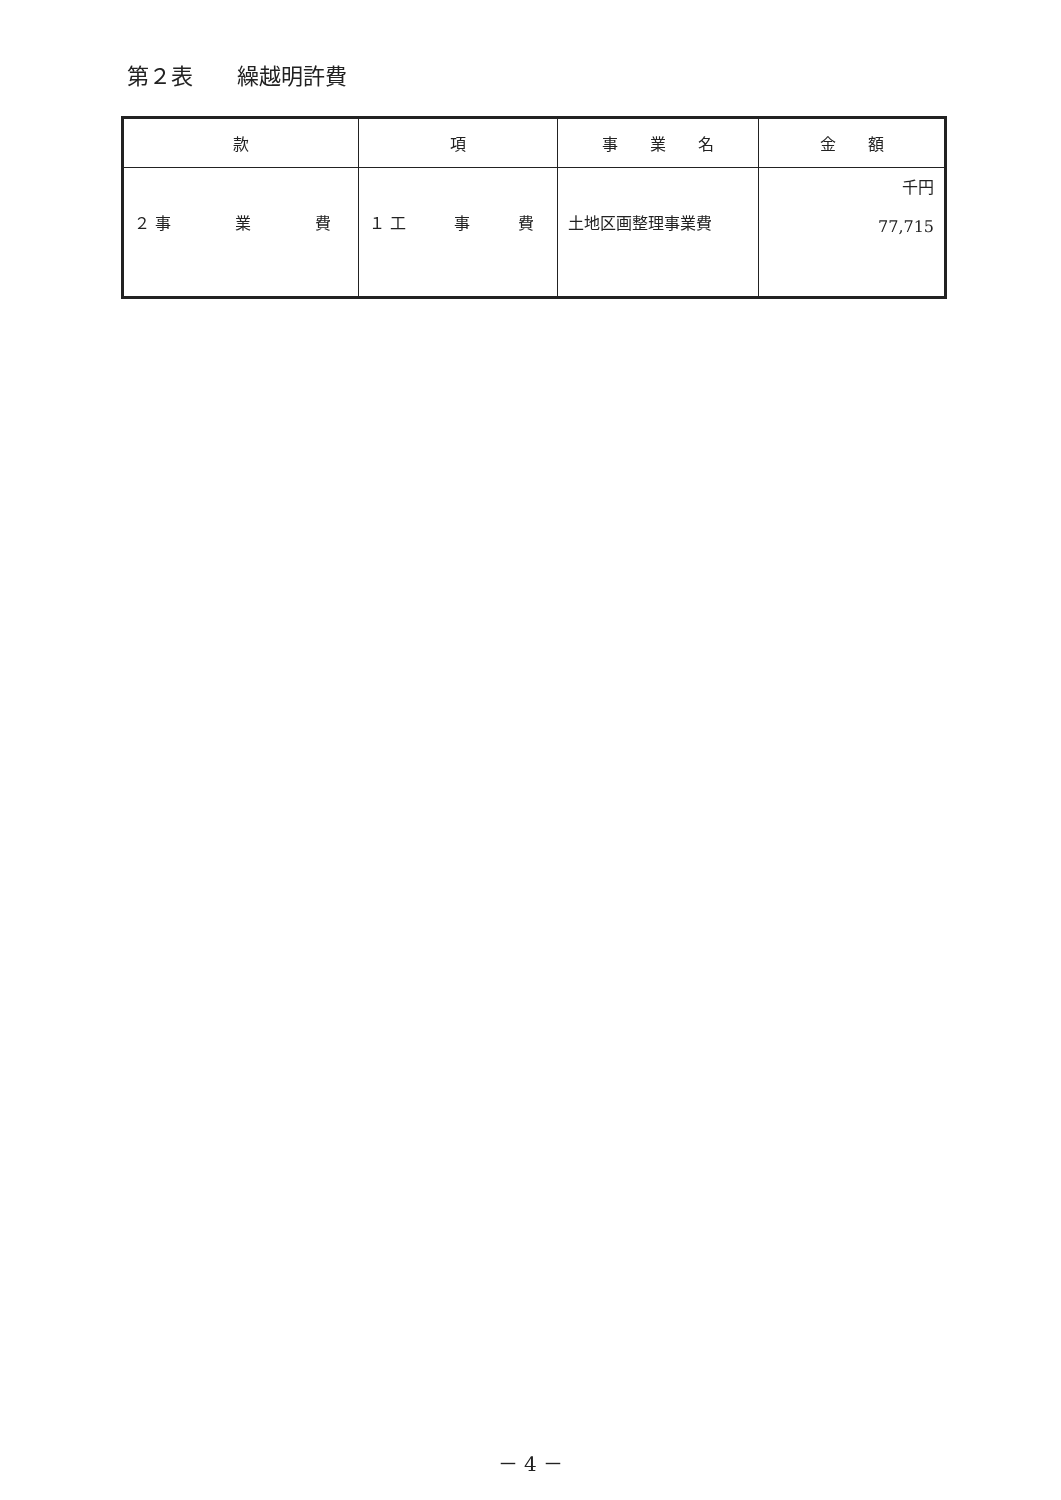第２表　　繰越明許費
| 款 | 項 | 事 業 名 | 金 額 |
| --- | --- | --- | --- |
| ２ 事 業 費 | １ 工 事 費 | 土地区画整理事業費 | 千円 77,715 |
－ 4 －